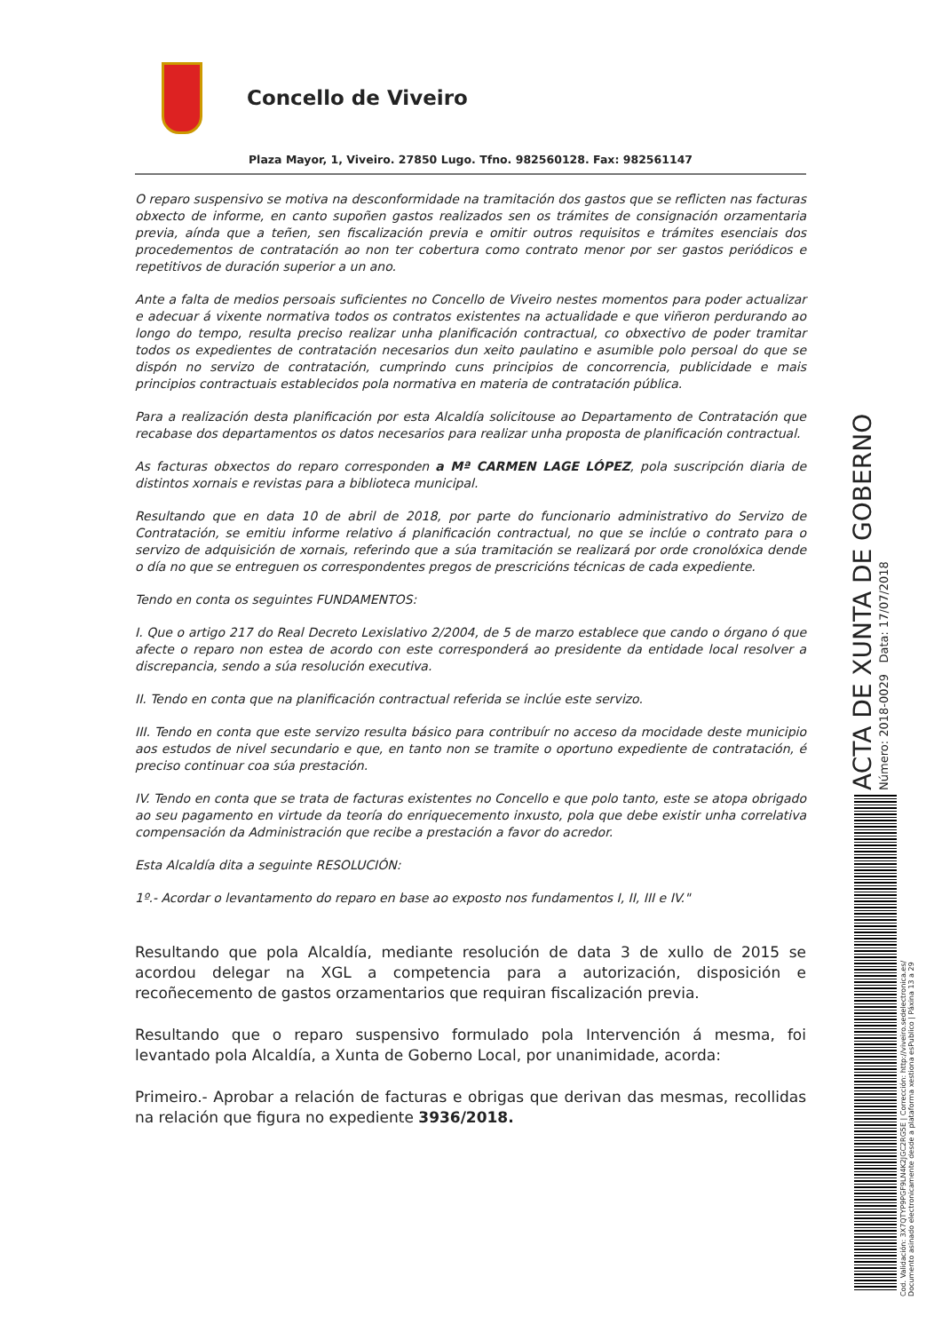Concello de Viveiro
Plaza Mayor, 1, Viveiro. 27850 Lugo. Tfno. 982560128. Fax: 982561147
O reparo suspensivo se motiva na desconformidade na tramitación dos gastos que se reflicten nas facturas obxecto de informe, en canto supoñen gastos realizados sen os trámites de consignación orzamentaria previa, aínda que a teñen, sen fiscalización previa e omitir outros requisitos e trámites esenciais dos procedementos de contratación ao non ter cobertura como contrato menor por ser gastos periódicos e repetitivos de duración superior a un ano.
Ante a falta de medios persoais suficientes no Concello de Viveiro nestes momentos para poder actualizar e adecuar á vixente normativa todos os contratos existentes na actualidade e que viñeron perdurando ao longo do tempo, resulta preciso realizar unha planificación contractual, co obxectivo de poder tramitar todos os expedientes de contratación necesarios dun xeito paulatino e asumible polo persoal do que se dispón no servizo de contratación, cumprindo cuns principios de concorrencia, publicidade e mais principios contractuais establecidos pola normativa en materia de contratación pública.
Para a realización desta planificación por esta Alcaldía solicitouse ao Departamento de Contratación que recabase dos departamentos os datos necesarios para realizar unha proposta de planificación contractual.
As facturas obxectos do reparo corresponden a Mª CARMEN LAGE LÓPEZ, pola suscripción diaria de distintos xornais e revistas para a biblioteca municipal.
Resultando que en data 10 de abril de 2018, por parte do funcionario administrativo do Servizo de Contratación, se emitiu informe relativo á planificación contractual, no que se inclúe o contrato para o servizo de adquisición de xornais, referindo que a súa tramitación se realizará por orde cronolóxica dende o día no que se entreguen os correspondentes pregos de prescricións técnicas de cada expediente.
Tendo en conta os seguintes FUNDAMENTOS:
I. Que o artigo 217 do Real Decreto Lexislativo 2/2004, de 5 de marzo establece que cando o órgano ó que afecte o reparo non estea de acordo con este corresponderá ao presidente da entidade local resolver a discrepancia, sendo a súa resolución executiva.
II. Tendo en conta que na planificación contractual referida se inclúe este servizo.
III. Tendo en conta que este servizo resulta básico para contribuír no acceso da mocidade deste municipio aos estudos de nivel secundario e que, en tanto non se tramite o oportuno expediente de contratación, é preciso continuar coa súa prestación.
IV. Tendo en conta que se trata de facturas existentes no Concello e que polo tanto, este se atopa obrigado ao seu pagamento en virtude da teoría do enriquecemento inxusto, pola que debe existir unha correlativa compensación da Administración que recibe a prestación a favor do acredor.
Esta Alcaldía dita a seguinte RESOLUCIÓN:
1º.- Acordar o levantamento do reparo en base ao exposto nos fundamentos I, II, III e IV."
Resultando que pola Alcaldía, mediante resolución de data 3 de xullo de 2015 se acordou delegar na XGL a competencia para a autorización, disposición e recoñecemento de gastos orzamentarios que requiran fiscalización previa.
Resultando que o reparo suspensivo formulado pola Intervención á mesma, foi levantado pola Alcaldía, a Xunta de Goberno Local, por unanimidade, acorda:
Primeiro.- Aprobar a relación de facturas e obrigas que derivan das mesmas, recollidas na relación que figura no expediente 3936/2018.
ACTA DE XUNTA DE GOBERNO
Número: 2018-0029 Data: 17/07/2018
Cod. Validación: 3X7QTYP9PGF9LN4K2JGC2RG5E | Corrección: http://viveiro.sedelectronica.es/
Documento asinado electronicamente desde a plataforma xestiona esPublico | Páxina 13 a 29